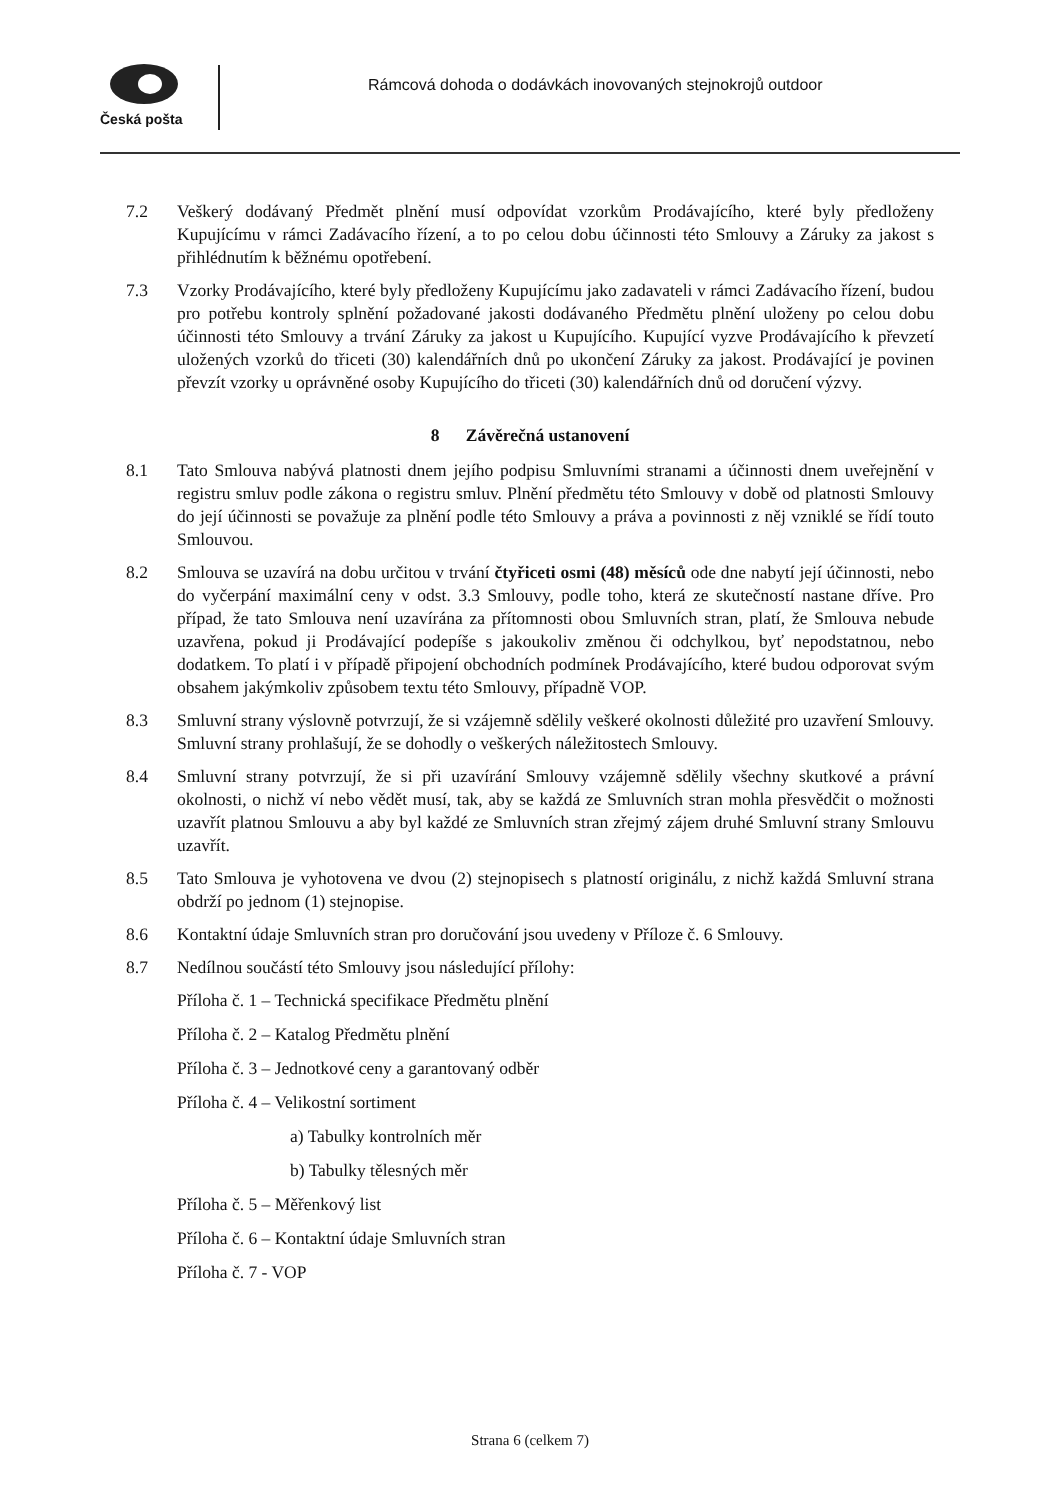Česká pošta
Rámcová dohoda o dodávkách inovovaných stejnokrojů outdoor
7.2 Veškerý dodávaný Předmět plnění musí odpovídat vzorkům Prodávajícího, které byly předloženy Kupujícímu v rámci Zadávacího řízení, a to po celou dobu účinnosti této Smlouvy a Záruky za jakost s přihlédnutím k běžnému opotřebení.
7.3 Vzorky Prodávajícího, které byly předloženy Kupujícímu jako zadavateli v rámci Zadávacího řízení, budou pro potřebu kontroly splnění požadované jakosti dodávaného Předmětu plnění uloženy po celou dobu účinnosti této Smlouvy a trvání Záruky za jakost u Kupujícího. Kupující vyzve Prodávajícího k převzetí uložených vzorků do třiceti (30) kalendářních dnů po ukončení Záruky za jakost. Prodávající je povinen převzít vzorky u oprávněné osoby Kupujícího do třiceti (30) kalendářních dnů od doručení výzvy.
8 Závěrečná ustanovení
8.1 Tato Smlouva nabývá platnosti dnem jejího podpisu Smluvními stranami a účinnosti dnem uveřejnění v registru smluv podle zákona o registru smluv. Plnění předmětu této Smlouvy v době od platnosti Smlouvy do její účinnosti se považuje za plnění podle této Smlouvy a práva a povinnosti z něj vzniklé se řídí touto Smlouvou.
8.2 Smlouva se uzavírá na dobu určitou v trvání čtyřiceti osmi (48) měsíců ode dne nabytí její účinnosti, nebo do vyčerpání maximální ceny v odst. 3.3 Smlouvy, podle toho, která ze skutečností nastane dříve. Pro případ, že tato Smlouva není uzavírána za přítomnosti obou Smluvních stran, platí, že Smlouva nebude uzavřena, pokud ji Prodávající podepíše s jakoukoliv změnou či odchylkou, byť nepodstatnou, nebo dodatkem. To platí i v případě připojení obchodních podmínek Prodávajícího, které budou odporovat svým obsahem jakýmkoliv způsobem textu této Smlouvy, případně VOP.
8.3 Smluvní strany výslovně potvrzují, že si vzájemně sdělily veškeré okolnosti důležité pro uzavření Smlouvy. Smluvní strany prohlašují, že se dohodly o veškerých náležitostech Smlouvy.
8.4 Smluvní strany potvrzují, že si při uzavírání Smlouvy vzájemně sdělily všechny skutkové a právní okolnosti, o nichž ví nebo vědět musí, tak, aby se každá ze Smluvních stran mohla přesvědčit o možnosti uzavřít platnou Smlouvu a aby byl každé ze Smluvních stran zřejmý zájem druhé Smluvní strany Smlouvu uzavřít.
8.5 Tato Smlouva je vyhotovena ve dvou (2) stejnopisech s platností originálu, z nichž každá Smluvní strana obdrží po jednom (1) stejnopise.
8.6 Kontaktní údaje Smluvních stran pro doručování jsou uvedeny v Příloze č. 6 Smlouvy.
8.7 Nedílnou součástí této Smlouvy jsou následující přílohy:
Příloha č. 1 – Technická specifikace Předmětu plnění
Příloha č. 2 – Katalog Předmětu plnění
Příloha č. 3 – Jednotkové ceny a garantovaný odběr
Příloha č. 4 – Velikostní sortiment
a) Tabulky kontrolních měr
b) Tabulky tělesných měr
Příloha č. 5 – Měřenkový list
Příloha č. 6 – Kontaktní údaje Smluvních stran
Příloha č. 7 - VOP
Strana 6 (celkem 7)